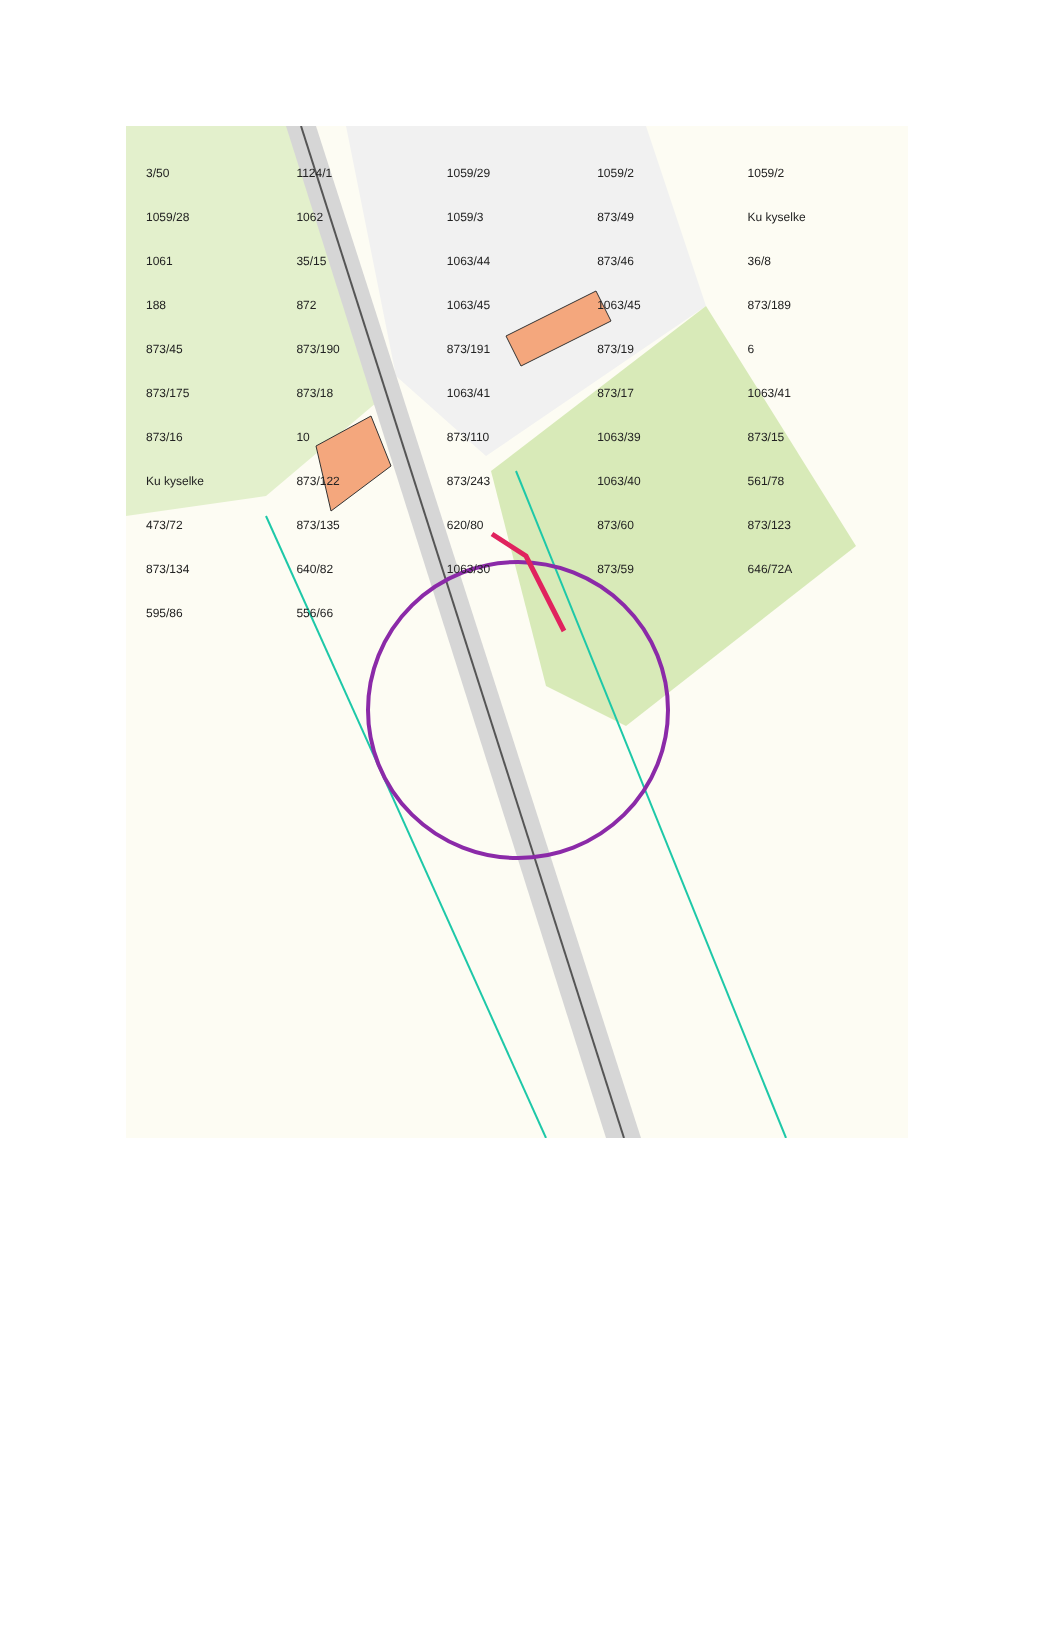3/50 1124/1 1059/29 1059/2 1059/2 1059/28 1062 1059/3 873/49 Ku kyselke 1061 35/15 1063/44 873/46 36/8 188 872 1063/45 1063/45 873/189 873/45 873/190 873/191 873/19 6 873/175 873/18 1063/41 873/17 1063/41 873/16 10 873/110 1063/39 873/15 Ku kyselke 873/122 873/243 1063/40 561/78 473/72 873/135 620/80 873/60 873/123 873/134 640/82 1063/30 873/59 646/72A 595/86 556/66